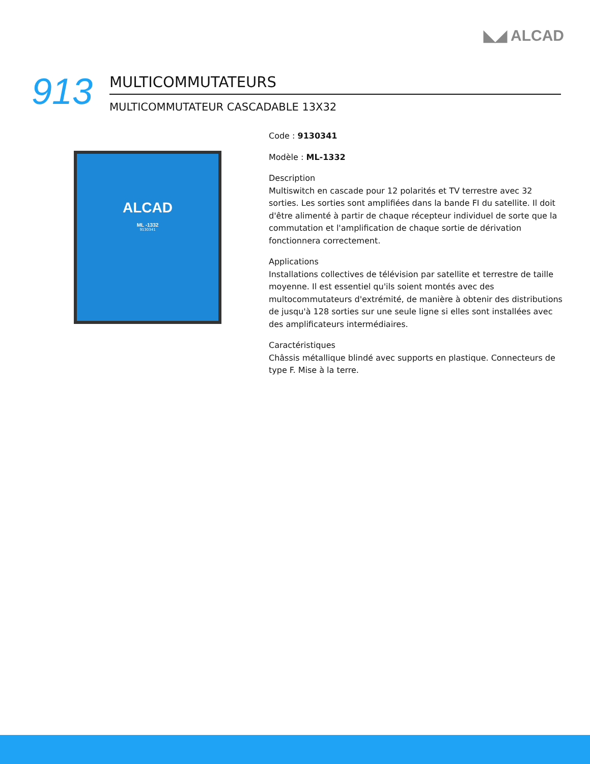◣◢ ALCAD
913
MULTICOMMUTATEURS
MULTICOMMUTATEUR CASCADABLE 13X32
ALCAD
ML -1332
9130341
Code : 9130341
Modèle : ML-1332
Description
Multiswitch en cascade pour 12 polarités et TV terrestre avec 32 sorties. Les sorties sont amplifiées dans la bande FI du satellite. Il doit d'être alimenté à partir de chaque récepteur individuel de sorte que la commutation et l'amplification de chaque sortie de dérivation fonctionnera correctement.
Applications
Installations collectives de télévision par satellite et terrestre de taille moyenne. Il est essentiel qu'ils soient montés avec des multocommutateurs d'extrémité, de manière à obtenir des distributions de jusqu'à 128 sorties sur une seule ligne si elles sont installées avec des amplificateurs intermédiaires.
Caractéristiques
Châssis métallique blindé avec supports en plastique. Connecteurs de type F. Mise à la terre.